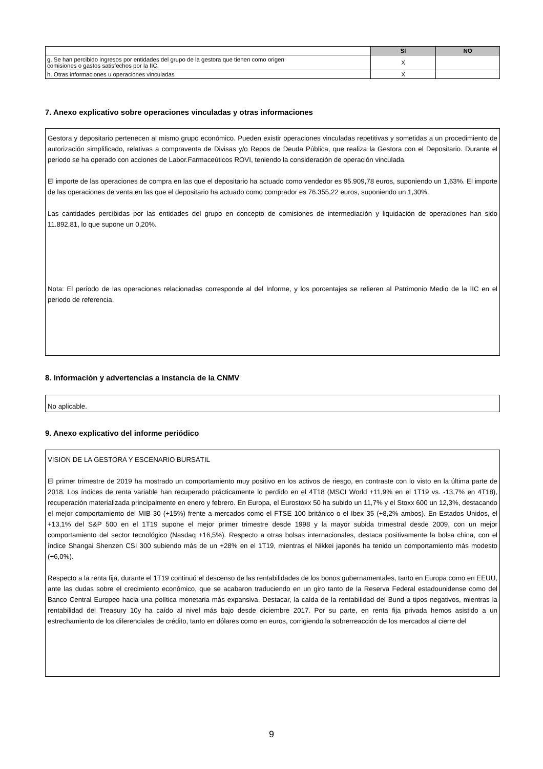| | SI | NO |
| g. Se han percibido ingresos por entidades del grupo de la gestora que tienen como origen comisiones o gastos satisfechos por la IIC. | X | |
| h. Otras informaciones u operaciones vinculadas | X | |
7. Anexo explicativo sobre operaciones vinculadas y otras informaciones
Gestora y depositario pertenecen al mismo grupo económico. Pueden existir operaciones vinculadas repetitivas y sometidas a un procedimiento de autorización simplificado, relativas a compraventa de Divisas y/o Repos de Deuda Pública, que realiza la Gestora con el Depositario. Durante el periodo se ha operado con acciones de Labor.Farmaceúticos ROVI, teniendo la consideración de operación vinculada.
El importe de las operaciones de compra en las que el depositario ha actuado como vendedor es 95.909,78 euros, suponiendo un 1,63%. El importe de las operaciones de venta en las que el depositario ha actuado como comprador es 76.355,22 euros, suponiendo un 1,30%.
Las cantidades percibidas por las entidades del grupo en concepto de comisiones de intermediación y liquidación de operaciones han sido 11.892,81, lo que supone un 0,20%.
Nota: El período de las operaciones relacionadas corresponde al del Informe, y los porcentajes se refieren al Patrimonio Medio de la IIC en el periodo de referencia.
8. Información y advertencias a instancia de la CNMV
No aplicable.
9. Anexo explicativo del informe periódico
VISION DE LA GESTORA Y ESCENARIO BURSÁTIL
El primer trimestre de 2019 ha mostrado un comportamiento muy positivo en los activos de riesgo, en contraste con lo visto en la última parte de 2018. Los índices de renta variable han recuperado prácticamente lo perdido en el 4T18 (MSCI World +11,9% en el 1T19 vs. -13,7% en 4T18), recuperación materializada principalmente en enero y febrero. En Europa, el Eurostoxx 50 ha subido un 11,7% y el Stoxx 600 un 12,3%, destacando el mejor comportamiento del MIB 30 (+15%) frente a mercados como el FTSE 100 británico o el Ibex 35 (+8,2% ambos). En Estados Unidos, el +13,1% del S&P 500 en el 1T19 supone el mejor primer trimestre desde 1998 y la mayor subida trimestral desde 2009, con un mejor comportamiento del sector tecnológico (Nasdaq +16,5%). Respecto a otras bolsas internacionales, destaca positivamente la bolsa china, con el índice Shangai Shenzen CSI 300 subiendo más de un +28% en el 1T19, mientras el Nikkei japonés ha tenido un comportamiento más modesto (+6,0%).
Respecto a la renta fija, durante el 1T19 continuó el descenso de las rentabilidades de los bonos gubernamentales, tanto en Europa como en EEUU, ante las dudas sobre el crecimiento económico, que se acabaron traduciendo en un giro tanto de la Reserva Federal estadounidense como del Banco Central Europeo hacia una política monetaria más expansiva. Destacar, la caída de la rentabilidad del Bund a tipos negativos, mientras la rentabilidad del Treasury 10y ha caído al nivel más bajo desde diciembre 2017. Por su parte, en renta fija privada hemos asistido a un estrechamiento de los diferenciales de crédito, tanto en dólares como en euros, corrigiendo la sobrerreacción de los mercados al cierre del
9